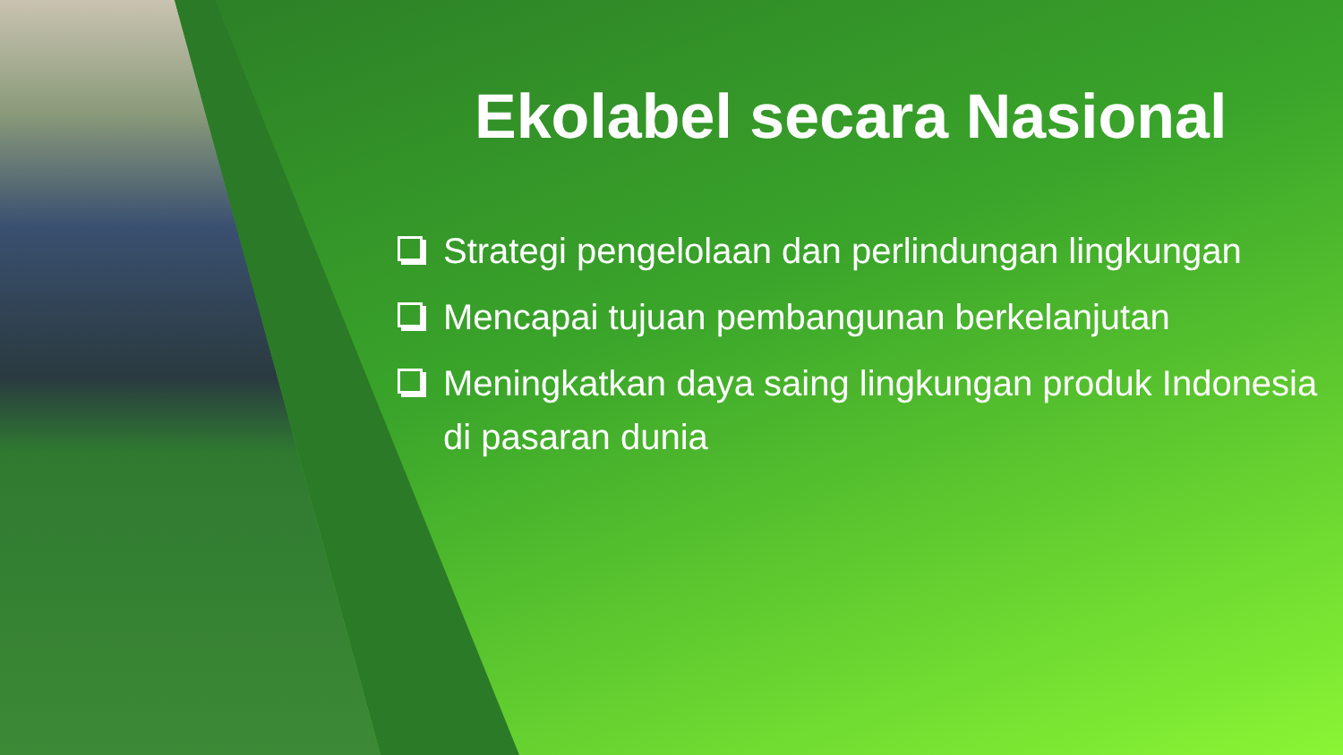Ekolabel secara Nasional
Strategi pengelolaan dan perlindungan lingkungan
Mencapai tujuan pembangunan berkelanjutan
Meningkatkan daya saing lingkungan produk Indonesia di pasaran dunia